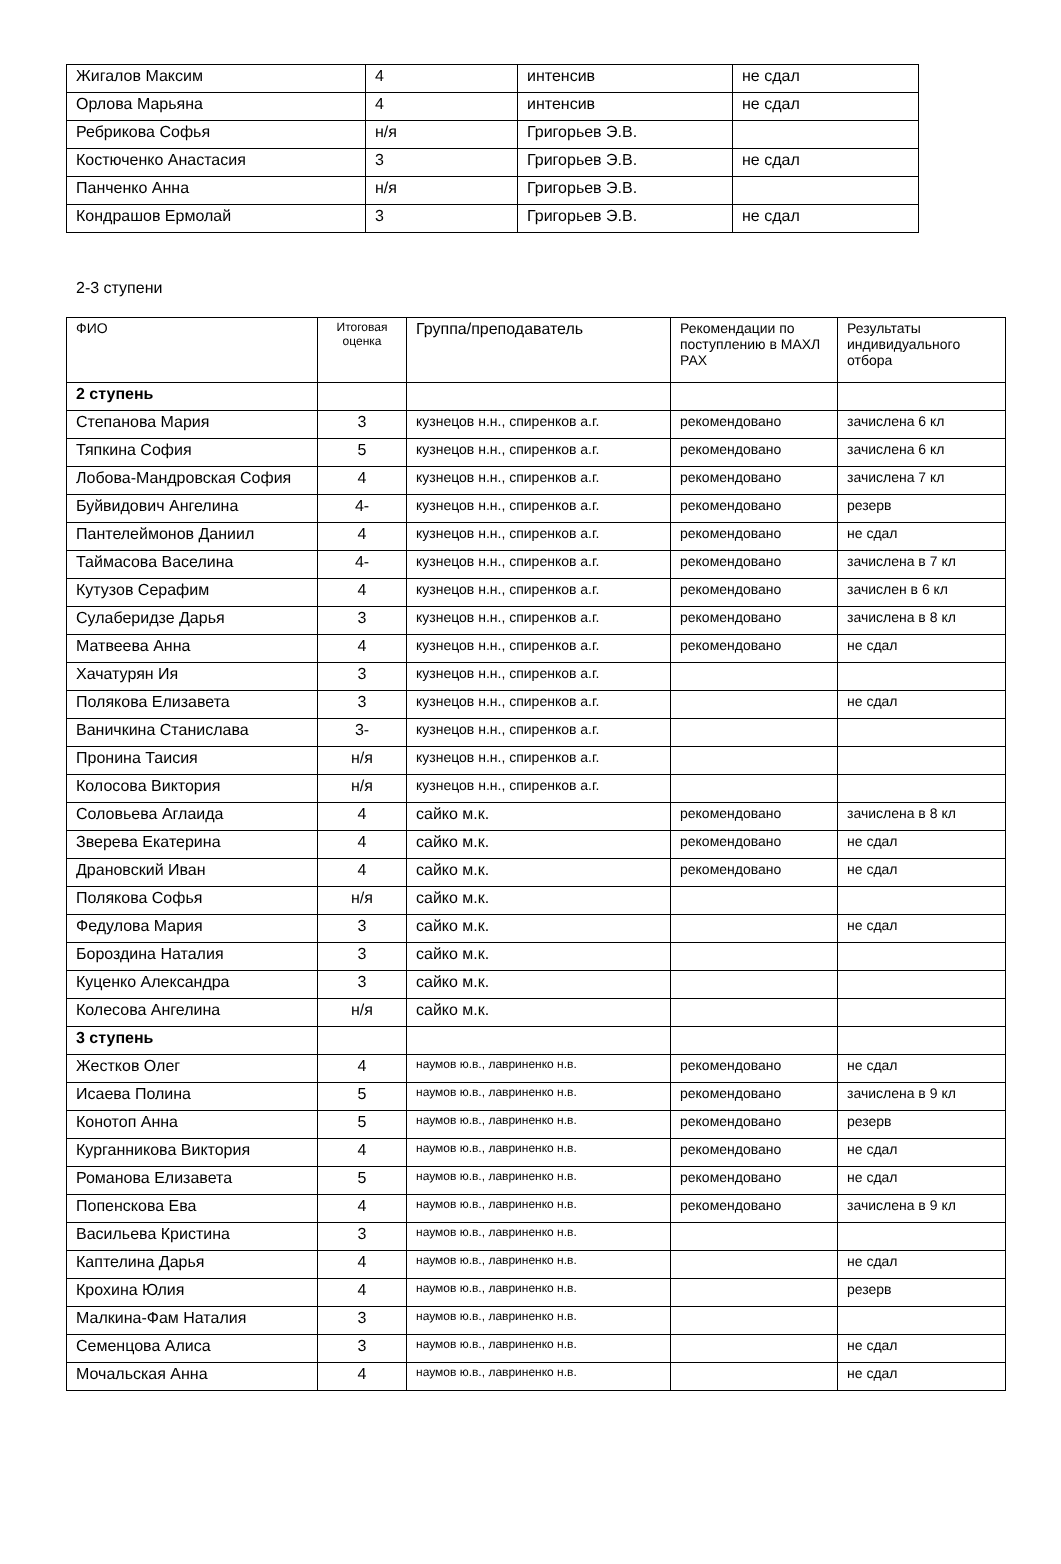| Жигалов Максим | 4 | интенсив | не сдал |
| Орлова Марьяна | 4 | интенсив | не сдал |
| Ребрикова Софья | н/я | Григорьев Э.В. | |
| Костюченко Анастасия | 3 | Григорьев Э.В. | не сдал |
| Панченко Анна | н/я | Григорьев Э.В. | |
| Кондрашов Ермолай | 3 | Григорьев Э.В. | не сдал |
2-3 ступени
| ФИО | Итоговая оценка | Группа/преподаватель | Рекомендации по поступлению в МАХЛ РАХ | Результаты индивидуального отбора |
| --- | --- | --- | --- | --- |
| 2 ступень | | | | |
| Степанова Мария | 3 | кузнецов н.н., спиренков а.г. | рекомендовано | зачислена 6 кл |
| Тяпкина София | 5 | кузнецов н.н., спиренков а.г. | рекомендовано | зачислена 6 кл |
| Лобова-Мандровская София | 4 | кузнецов н.н., спиренков а.г. | рекомендовано | зачислена 7 кл |
| Буйвидович Ангелина | 4- | кузнецов н.н., спиренков а.г. | рекомендовано | резерв |
| Пантелеймонов Даниил | 4 | кузнецов н.н., спиренков а.г. | рекомендовано | не сдал |
| Таймасова Васелина | 4- | кузнецов н.н., спиренков а.г. | рекомендовано | зачислена в 7 кл |
| Кутузов Серафим | 4 | кузнецов н.н., спиренков а.г. | рекомендовано | зачислен в 6 кл |
| Сулаберидзе Дарья | 3 | кузнецов н.н., спиренков а.г. | рекомендовано | зачислена в 8 кл |
| Матвеева Анна | 4 | кузнецов н.н., спиренков а.г. | рекомендовано | не сдал |
| Хачатурян Ия | 3 | кузнецов н.н., спиренков а.г. | | |
| Полякова Елизавета | 3 | кузнецов н.н., спиренков а.г. | | не сдал |
| Ваничкина Станислава | 3- | кузнецов н.н., спиренков а.г. | | |
| Пронина Таисия | н/я | кузнецов н.н., спиренков а.г. | | |
| Колосова Виктория | н/я | кузнецов н.н., спиренков а.г. | | |
| Соловьева Аглаида | 4 | сайко м.к. | рекомендовано | зачислена в 8 кл |
| Зверева Екатерина | 4 | сайко м.к. | рекомендовано | не сдал |
| Драновский Иван | 4 | сайко м.к. | рекомендовано | не сдал |
| Полякова Софья | н/я | сайко м.к. | | |
| Федулова Мария | 3 | сайко м.к. | | не сдал |
| Бороздина Наталия | 3 | сайко м.к. | | |
| Куценко Александра | 3 | сайко м.к. | | |
| Колесова Ангелина | н/я | сайко м.к. | | |
| 3 ступень | | | | |
| Жестков Олег | 4 | наумов ю.в., лавриненко н.в. | рекомендовано | не сдал |
| Исаева Полина | 5 | наумов ю.в., лавриненко н.в. | рекомендовано | зачислена в 9 кл |
| Конотоп Анна | 5 | наумов ю.в., лавриненко н.в. | рекомендовано | резерв |
| Курганникова Виктория | 4 | наумов ю.в., лавриненко н.в. | рекомендовано | не сдал |
| Романова Елизавета | 5 | наумов ю.в., лавриненко н.в. | рекомендовано | не сдал |
| Попенскова Ева | 4 | наумов ю.в., лавриненко н.в. | рекомендовано | зачислена в 9 кл |
| Васильева Кристина | 3 | наумов ю.в., лавриненко н.в. | | |
| Каптелина Дарья | 4 | наумов ю.в., лавриненко н.в. | | не сдал |
| Крохина Юлия | 4 | наумов ю.в., лавриненко н.в. | | резерв |
| Малкина-Фам Наталия | 3 | наумов ю.в., лавриненко н.в. | | |
| Семенцова Алиса | 3 | наумов ю.в., лавриненко н.в. | | не сдал |
| Мочальская Анна | 4 | наумов ю.в., лавриненко н.в. | | не сдал |